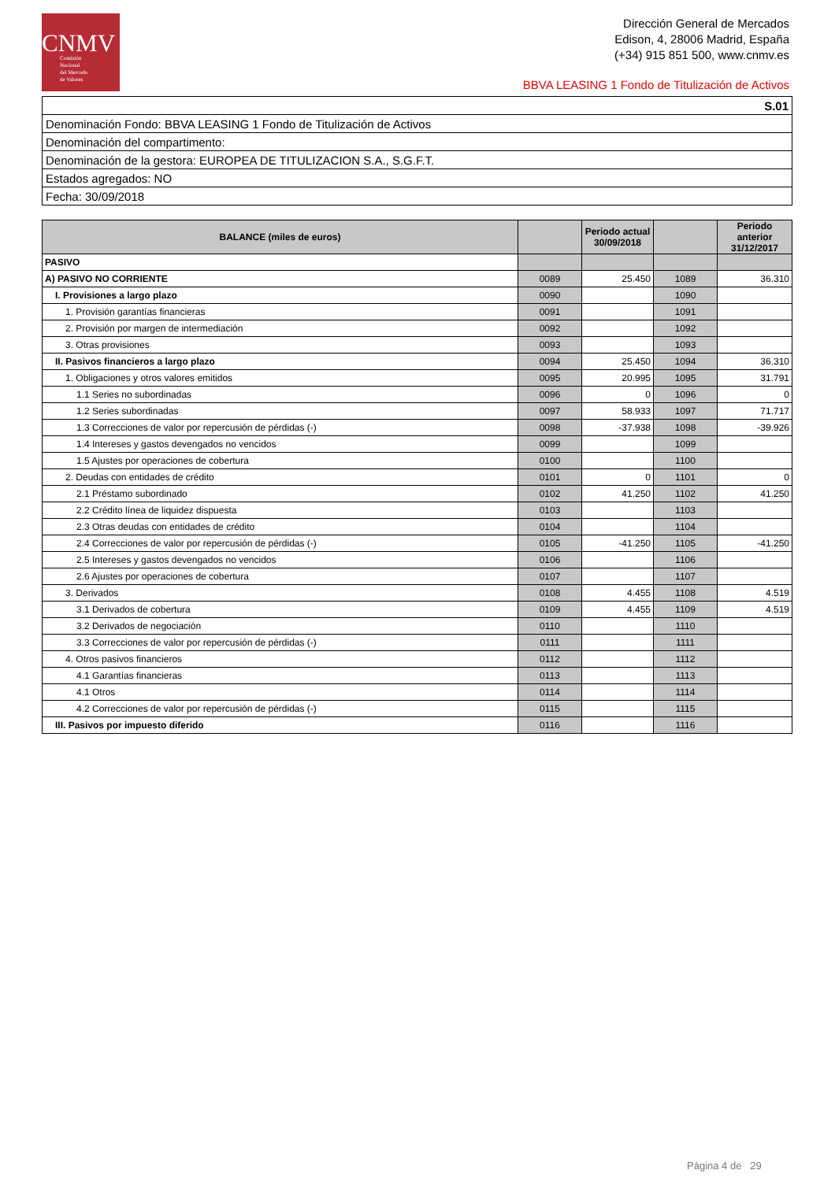CNMV
Comisión
Nacional
del Mercado
de Valores
Dirección General de Mercados
Edison, 4, 28006 Madrid, España
(+34) 915 851 500, www.cnmv.es
BBVA LEASING 1 Fondo de Titulización de Activos
| S.01 |
| Denominación Fondo: BBVA LEASING 1 Fondo de Titulización de Activos |
| Denominación del compartimento: |
| Denominación de la gestora: EUROPEA DE TITULIZACION S.A., S.G.F.T. |
| Estados agregados: NO |
| Fecha: 30/09/2018 |
| BALANCE (miles de euros) | | Periodo actual 30/09/2018 | | Periodo anterior 31/12/2017 |
| --- | --- | --- | --- | --- |
| PASIVO | | | | |
| A) PASIVO NO CORRIENTE | 0089 | 25.450 | 1089 | 36.310 |
| I. Provisiones a largo plazo | 0090 | | 1090 | |
| 1. Provisión garantías financieras | 0091 | | 1091 | |
| 2. Provisión por margen de intermediación | 0092 | | 1092 | |
| 3. Otras provisiones | 0093 | | 1093 | |
| II. Pasivos financieros a largo plazo | 0094 | 25.450 | 1094 | 36.310 |
| 1. Obligaciones y otros valores emitidos | 0095 | 20.995 | 1095 | 31.791 |
| 1.1 Series no subordinadas | 0096 | 0 | 1096 | 0 |
| 1.2 Series subordinadas | 0097 | 58.933 | 1097 | 71.717 |
| 1.3 Correcciones de valor por repercusión de pérdidas (-) | 0098 | -37.938 | 1098 | -39.926 |
| 1.4 Intereses y gastos devengados no vencidos | 0099 | | 1099 | |
| 1.5 Ajustes por operaciones de cobertura | 0100 | | 1100 | |
| 2. Deudas con entidades de crédito | 0101 | 0 | 1101 | 0 |
| 2.1 Préstamo subordinado | 0102 | 41.250 | 1102 | 41.250 |
| 2.2 Crédito línea de liquidez dispuesta | 0103 | | 1103 | |
| 2.3 Otras deudas con entidades de crédito | 0104 | | 1104 | |
| 2.4 Correcciones de valor por repercusión de pérdidas (-) | 0105 | -41.250 | 1105 | -41.250 |
| 2.5 Intereses y gastos devengados no vencidos | 0106 | | 1106 | |
| 2.6 Ajustes por operaciones de cobertura | 0107 | | 1107 | |
| 3. Derivados | 0108 | 4.455 | 1108 | 4.519 |
| 3.1 Derivados de cobertura | 0109 | 4.455 | 1109 | 4.519 |
| 3.2 Derivados de negociación | 0110 | | 1110 | |
| 3.3 Correcciones de valor por repercusión de pérdidas (-) | 0111 | | 1111 | |
| 4. Otros pasivos financieros | 0112 | | 1112 | |
| 4.1 Garantías financieras | 0113 | | 1113 | |
| 4.1 Otros | 0114 | | 1114 | |
| 4.2 Correcciones de valor por repercusión de pérdidas (-) | 0115 | | 1115 | |
| III. Pasivos por impuesto diferido | 0116 | | 1116 | |
Página 4 de 29